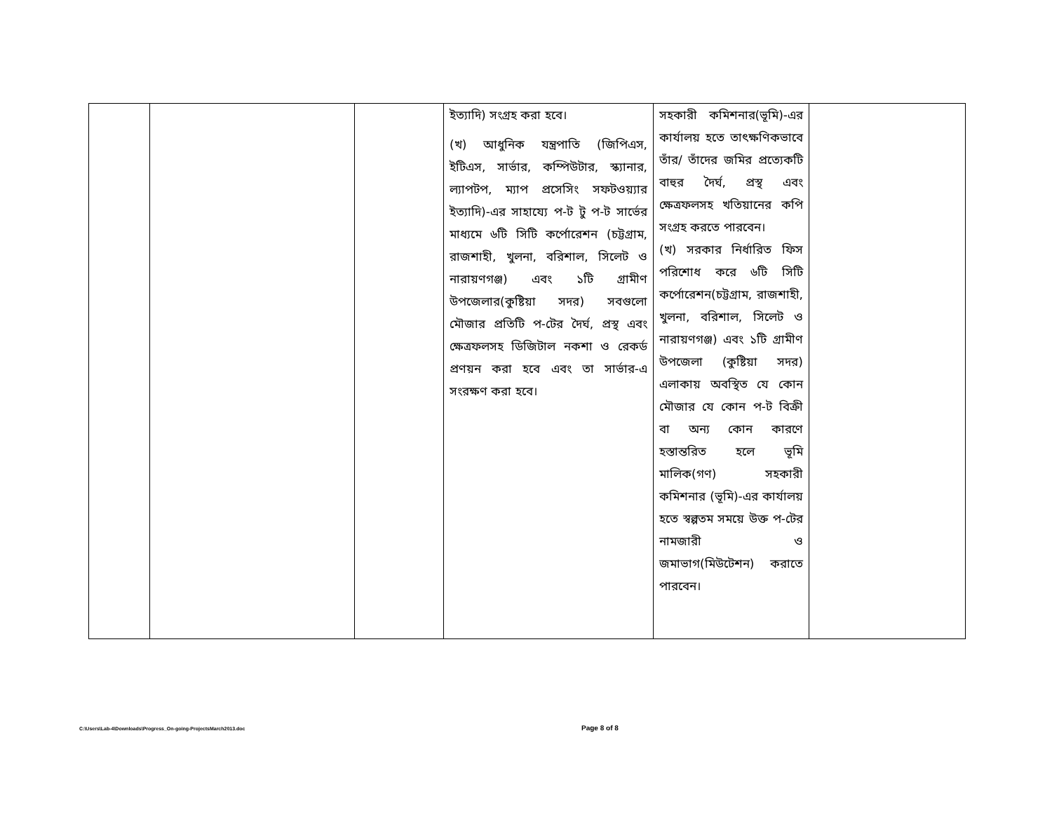| | | | ইত্যাদি) সংগ্রহ করা হবে। (খ) আধুনিক যন্ত্রপাতি (জিপিএস, ইটিএস, সার্ভার, কম্পিউটার, স্ক্যানার, ল্যাপটপ, ম্যাপ প্রসেসিং সফটওয়্যার ইত্যাদি)-এর সাহায্যে প-ট টু প-ট সার্ভের মাধ্যমে ৬টি সিটি কর্পোরেশন (চট্টগ্রাম, রাজশাহী, খুলনা, বরিশাল, সিলেট ও নারায়ণগঞ্জ) এবং ১টি গ্রামীণ উপজেলার(কুষ্টিয়া সদর) সবগুলো মৌজার প্রতিটি প-টের দৈর্ঘ, প্রস্থ এবং ক্ষেত্রফলসহ ডিজিটাল নকশা ও রেকর্ড প্রণয়ন করা হবে এবং তা সার্ভার-এ সংরক্ষণ করা হবে। | সহকারী কমিশনার(ভূমি)-এর কার্যালয় হতে তাৎক্ষণিকভাবে তাঁর/ তাঁদের জমির প্রত্যেকটি বাহুর দৈর্ঘ, প্রস্থ এবং ক্ষেত্রফলসহ খতিয়ানের কপি সংগ্রহ করতে পারবেন। (খ) সরকার নির্ধারিত ফিস পরিশোধ করে ৬টি সিটি কর্পোরেশন(চট্টগ্রাম, রাজশাহী, খুলনা, বরিশাল, সিলেট ও নারায়ণগঞ্জ) এবং ১টি গ্রামীণ উপজেলা (কুষ্টিয়া সদর) এলাকায় অবস্থিত যে কোন মৌজার যে কোন প-ট বিক্রী বা অন্য কোন কারণে হস্তান্তরিত হলে ভূমি মালিক(গণ) সহকারী কমিশনার (ভূমি)-এর কার্যালয় হতে স্বল্পতম সময়ে উক্ত প-টের নামজারী ও জমাভাগ(মিউটেশন) করাতে পারবেন। | |
C:\Users\Lab-4\Downloads\Progress_On-going-ProjectsMarch2013.doc
Page 8 of 8